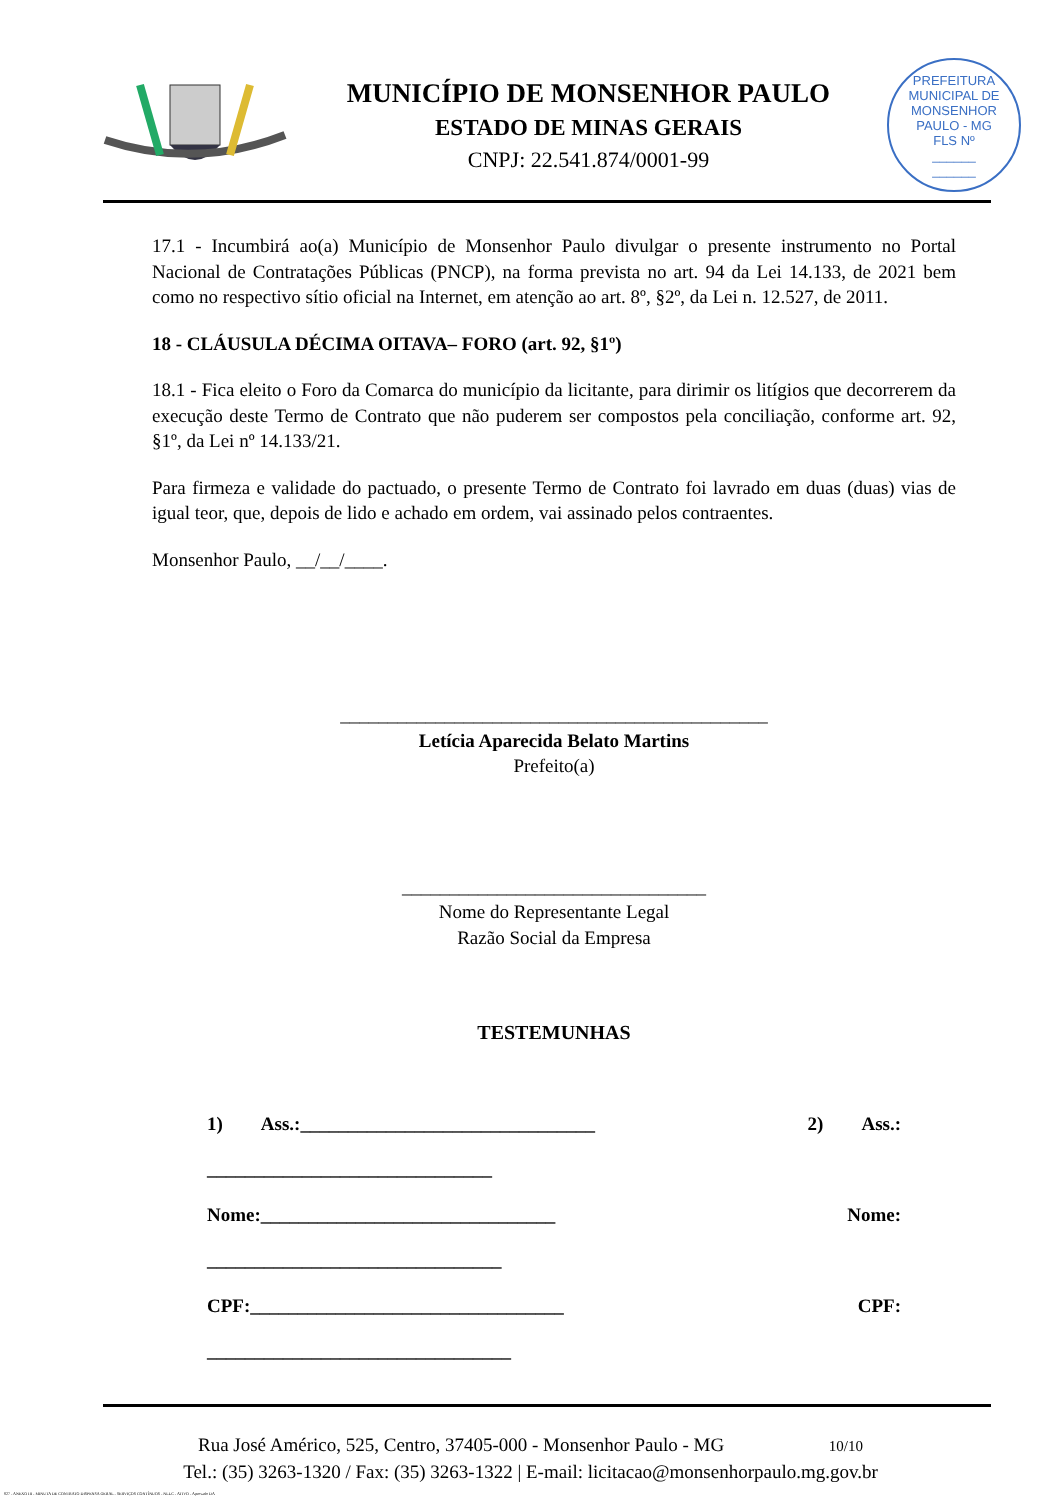MUNICÍPIO DE MONSENHOR PAULO
ESTADO DE MINAS GERAIS
CNPJ: 22.541.874/0001-99
PREFEITURA MUNICIPAL DE MONSENHOR PAULO - MG
FLS Nº
______
______
17.1 - Incumbirá ao(a) Município de Monsenhor Paulo divulgar o presente instrumento no Portal Nacional de Contratações Públicas (PNCP), na forma prevista no art. 94 da Lei 14.133, de 2021 bem como no respectivo sítio oficial na Internet, em atenção ao art. 8º, §2º, da Lei n. 12.527, de 2011.
18 - CLÁUSULA DÉCIMA OITAVA– FORO (art. 92, §1º)
18.1 - Fica eleito o Foro da Comarca do município da licitante, para dirimir os litígios que decorrerem da execução deste Termo de Contrato que não puderem ser compostos pela conciliação, conforme art. 92, §1º, da Lei nº 14.133/21.
Para firmeza e validade do pactuado, o presente Termo de Contrato foi lavrado em duas (duas) vias de igual teor, que, depois de lido e achado em ordem, vai assinado pelos contraentes.
Monsenhor Paulo, __/__/____.
_____________________________________________
Letícia Aparecida Belato Martins
Prefeito(a)
________________________________
Nome do Representante Legal
Razão Social da Empresa
TESTEMUNHAS
1) Ass.:_______________________________ 2) Ass.:
______________________________
Nome:_______________________________ Nome:
_______________________________
CPF:_________________________________ CPF:
________________________________
Rua José Américo, 525, Centro, 37405-000 - Monsenhor Paulo - MG 10/10
Tel.: (35) 3263-1320 / Fax: (35) 3263-1322 | E-mail: licitacao@monsenhorpaulo.mg.gov.br
827 - ANEXO III - MINUTA DE CONTRATO DISPENSA GERAL - SERVIÇOS CONTÍNUOS - NLLC - ATIVO - Aprovado DA